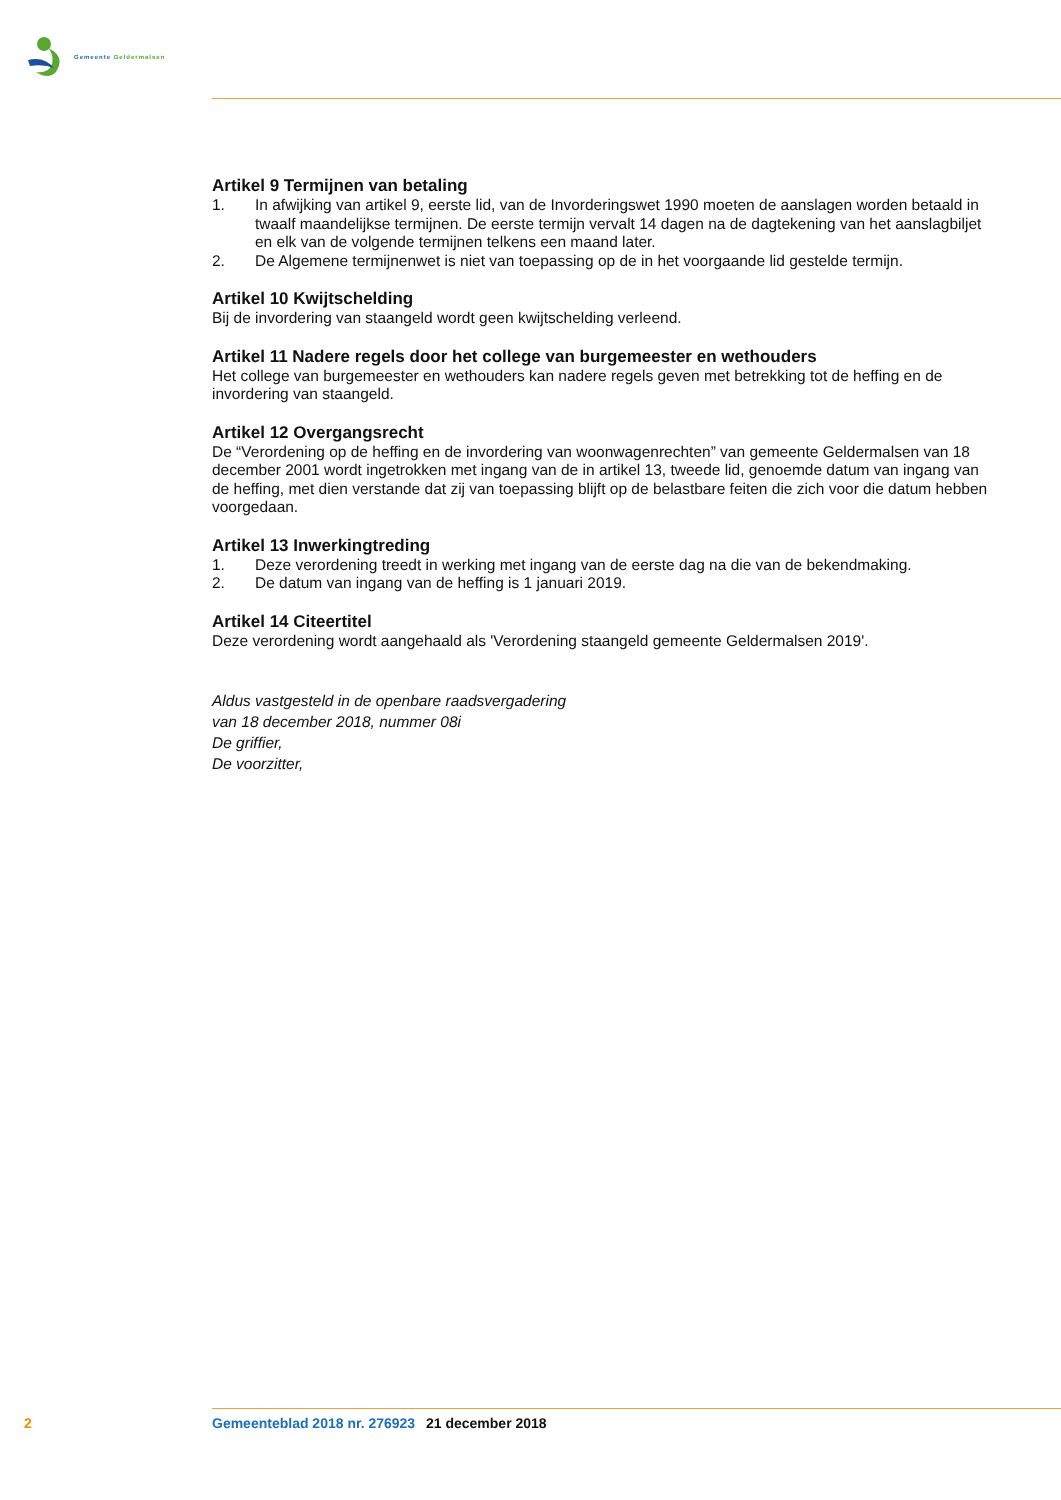Gemeente Geldermalsen
Artikel 9 Termijnen van betaling
1. In afwijking van artikel 9, eerste lid, van de Invorderingswet 1990 moeten de aanslagen worden betaald in twaalf maandelijkse termijnen. De eerste termijn vervalt 14 dagen na de dagtekening van het aanslagbiljet en elk van de volgende termijnen telkens een maand later.
2. De Algemene termijnenwet is niet van toepassing op de in het voorgaande lid gestelde termijn.
Artikel 10 Kwijtschelding
Bij de invordering van staangeld wordt geen kwijtschelding verleend.
Artikel 11 Nadere regels door het college van burgemeester en wethouders
Het college van burgemeester en wethouders kan nadere regels geven met betrekking tot de heffing en de invordering van staangeld.
Artikel 12 Overgangsrecht
De “Verordening op de heffing en de invordering van woonwagenrechten” van gemeente Geldermalsen van 18 december 2001 wordt ingetrokken met ingang van de in artikel 13, tweede lid, genoemde datum van ingang van de heffing, met dien verstande dat zij van toepassing blijft op de belastbare feiten die zich voor die datum hebben voorgedaan.
Artikel 13 Inwerkingtreding
1. Deze verordening treedt in werking met ingang van de eerste dag na die van de bekendmaking.
2. De datum van ingang van de heffing is 1 januari 2019.
Artikel 14 Citeertitel
Deze verordening wordt aangehaald als 'Verordening staangeld gemeente Geldermalsen 2019'.
Aldus vastgesteld in de openbare raadsvergadering
van 18 december 2018, nummer 08i
De griffier,
De voorzitter,
2 Gemeenteblad 2018 nr. 276923 21 december 2018